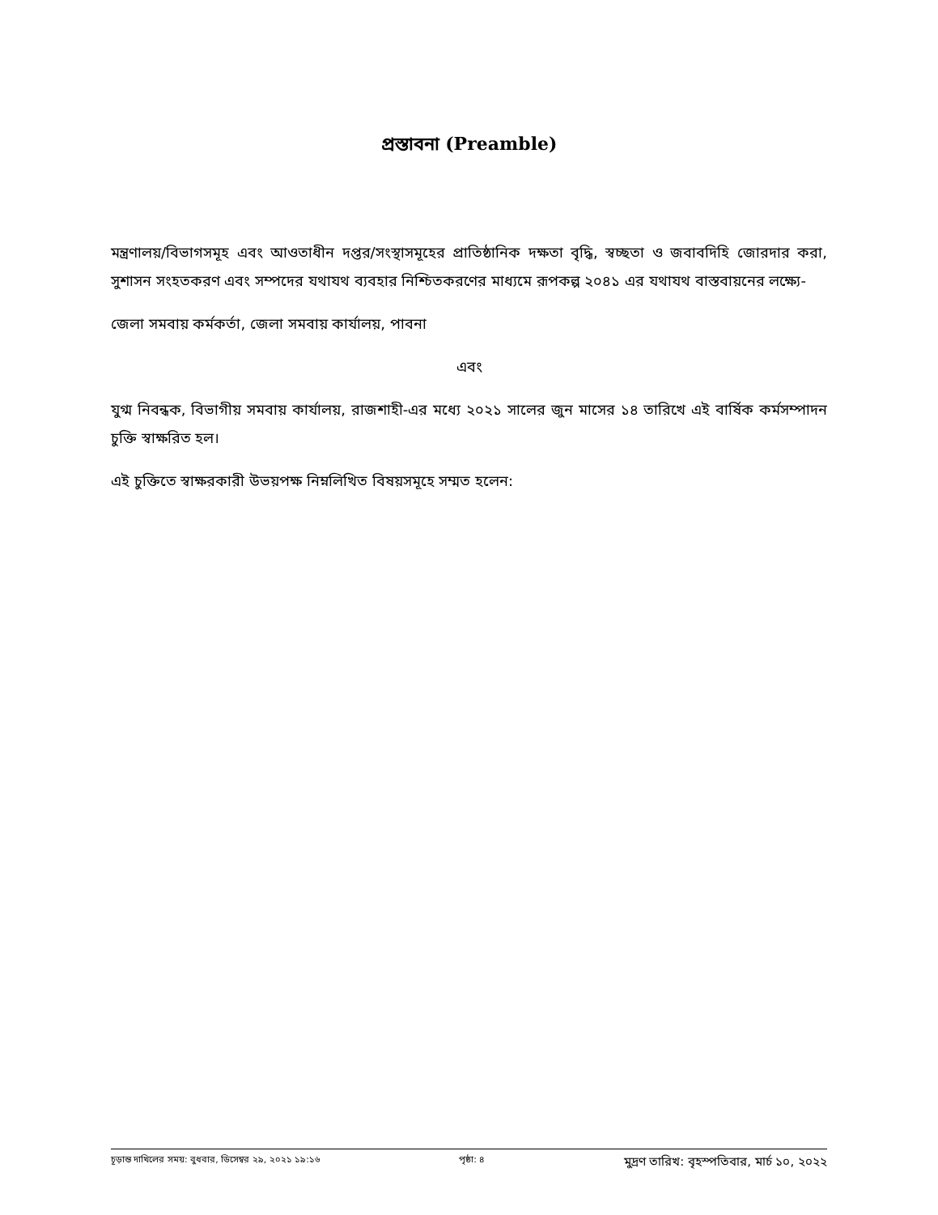প্রস্তাবনা (Preamble)
মন্ত্রণালয়/বিভাগসমূহ এবং আওতাধীন দপ্তর/সংস্থাসমূহের প্রাতিষ্ঠানিক দক্ষতা বৃদ্ধি, স্বচ্ছতা ও জবাবদিহি জোরদার করা, সুশাসন সংহতকরণ এবং সম্পদের যথাযথ ব্যবহার নিশ্চিতকরণের মাধ্যমে রূপকল্প ২০৪১ এর যথাযথ বাস্তবায়নের লক্ষ্যে-
জেলা সমবায় কর্মকর্তা, জেলা সমবায় কার্যালয়, পাবনা
এবং
যুগ্ম নিবন্ধক, বিভাগীয় সমবায় কার্যালয়, রাজশাহী-এর মধ্যে ২০২১ সালের জুন মাসের ১৪ তারিখে এই বার্ষিক কর্মসম্পাদন চুক্তি স্বাক্ষরিত হল।
এই চুক্তিতে স্বাক্ষরকারী উভয়পক্ষ নিম্নলিখিত বিষয়সমূহে সম্মত হলেন:
চূড়ান্ত দাখিলের সময়: বুধবার, ডিসেম্বর ২৯, ২০২১ ১৯:১৬ পৃষ্ঠা: ৪ মুদ্রণ তারিখ: বৃহস্পতিবার, মার্চ ১০, ২০২২